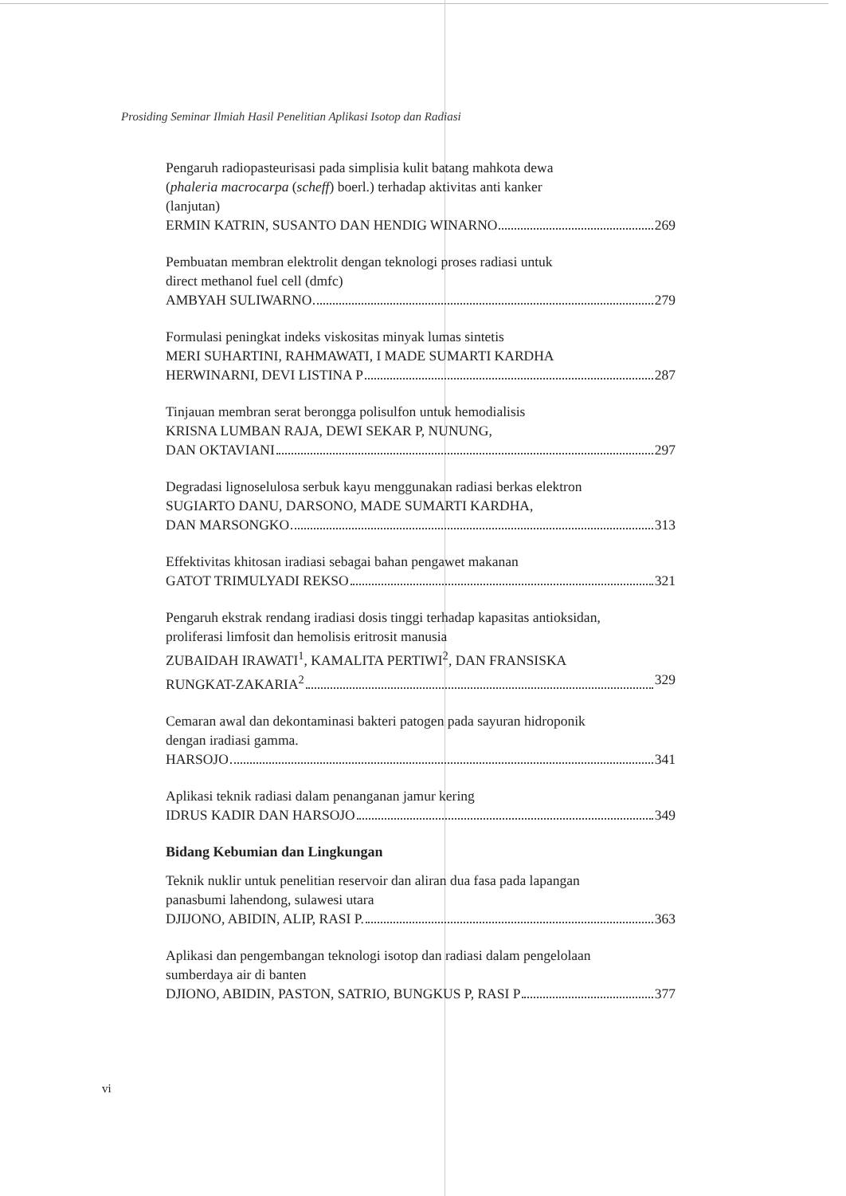Prosiding Seminar Ilmiah Hasil Penelitian Aplikasi Isotop dan Radiasi
Pengaruh radiopasteurisasi pada simplisia kulit batang mahkota dewa
(phaleria macrocarpa (scheff) boerl.) terhadap aktivitas anti kanker
(lanjutan)
ERMIN KATRIN, SUSANTO DAN HENDIG WINARNO 269
Pembuatan membran elektrolit dengan teknologi proses radiasi untuk
direct methanol fuel cell (dmfc)
AMBYAH SULIWARNO 279
Formulasi peningkat indeks viskositas minyak lumas sintetis
MERI SUHARTINI, RAHMAWATI, I MADE SUMARTI KARDHA
HERWINARNI, DEVI LISTINA P 287
Tinjauan membran serat berongga polisulfon untuk hemodialisis
KRISNA LUMBAN RAJA, DEWI SEKAR P, NUNUNG,
DAN OKTAVIANI 297
Degradasi lignoselulosa serbuk kayu menggunakan radiasi berkas elektron
SUGIARTO DANU, DARSONO, MADE SUMARTI KARDHA,
DAN MARSONGKO 313
Effektivitas khitosan iradiasi sebagai bahan pengawet makanan
GATOT TRIMULYADI REKSO 321
Pengaruh ekstrak rendang iradiasi dosis tinggi terhadap kapasitas antioksidan,
proliferasi limfosit dan hemolisis eritrosit manusia
ZUBAIDAH IRAWATI<sup>1</sup>, KAMALITA PERTIWI<sup>2</sup>, DAN FRANSISKA
RUNGKAT-ZAKARIA<sup>2</sup> 329
Cemaran awal dan dekontaminasi bakteri patogen pada sayuran hidroponik
dengan iradiasi gamma.
HARSOJO 341
Aplikasi teknik radiasi dalam penanganan jamur kering
IDRUS KADIR DAN HARSOJO 349
Bidang Kebumian dan Lingkungan
Teknik nuklir untuk penelitian reservoir dan aliran dua fasa pada lapangan
panasbumi lahendong, sulawesi utara
DJIJONO, ABIDIN, ALIP, RASI P. 363
Aplikasi dan pengembangan teknologi isotop dan radiasi dalam pengelolaan
sumberdaya air di banten
DJIONO, ABIDIN, PASTON, SATRIO, BUNGKUS P, RASI P 377
vi